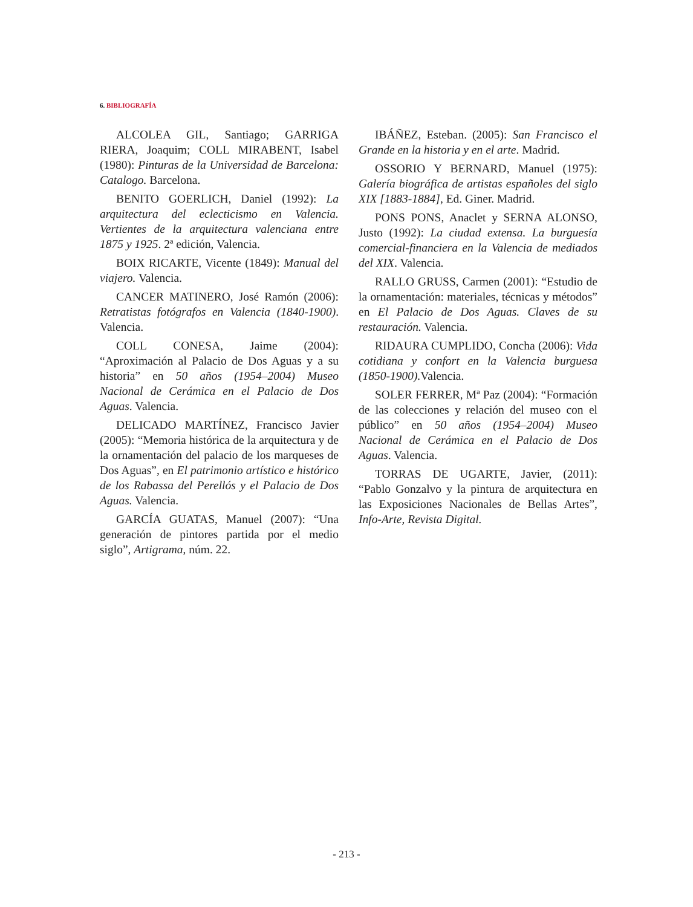6. BIBLIOGRAFÍA
ALCOLEA GIL, Santiago; GARRIGA RIERA, Joaquim; COLL MIRABENT, Isabel (1980): Pinturas de la Universidad de Barcelona: Catalogo. Barcelona.
BENITO GOERLICH, Daniel (1992): La arquitectura del eclecticismo en Valencia. Vertientes de la arquitectura valenciana entre 1875 y 1925. 2ª edición, Valencia.
BOIX RICARTE, Vicente (1849): Manual del viajero. Valencia.
CANCER MATINERO, José Ramón (2006): Retratistas fotógrafos en Valencia (1840-1900). Valencia.
COLL CONESA, Jaime (2004): “Aproximación al Palacio de Dos Aguas y a su historia” en 50 años (1954–2004) Museo Nacional de Cerámica en el Palacio de Dos Aguas. Valencia.
DELICADO MARTÍNEZ, Francisco Javier (2005): “Memoria histórica de la arquitectura y de la ornamentación del palacio de los marqueses de Dos Aguas”, en El patrimonio artístico e histórico de los Rabassa del Perellós y el Palacio de Dos Aguas. Valencia.
GARCÍA GUATAS, Manuel (2007): “Una generación de pintores partida por el medio siglo”, Artigrama, núm. 22.
IBÁÑEZ, Esteban. (2005): San Francisco el Grande en la historia y en el arte. Madrid.
OSSORIO Y BERNARD, Manuel (1975): Galería biográfica de artistas españoles del siglo XIX [1883-1884], Ed. Giner. Madrid.
PONS PONS, Anaclet y SERNA ALONSO, Justo (1992): La ciudad extensa. La burguesía comercial-financiera en la Valencia de mediados del XIX. Valencia.
RALLO GRUSS, Carmen (2001): “Estudio de la ornamentación: materiales, técnicas y métodos” en El Palacio de Dos Aguas. Claves de su restauración. Valencia.
RIDAURA CUMPLIDO, Concha (2006): Vida cotidiana y confort en la Valencia burguesa (1850-1900). Valencia.
SOLER FERRER, Mª Paz (2004): “Formación de las colecciones y relación del museo con el público” en 50 años (1954–2004) Museo Nacional de Cerámica en el Palacio de Dos Aguas. Valencia.
TORRAS DE UGARTE, Javier, (2011): “Pablo Gonzalvo y la pintura de arquitectura en las Exposiciones Nacionales de Bellas Artes”, Info-Arte, Revista Digital.
- 213 -